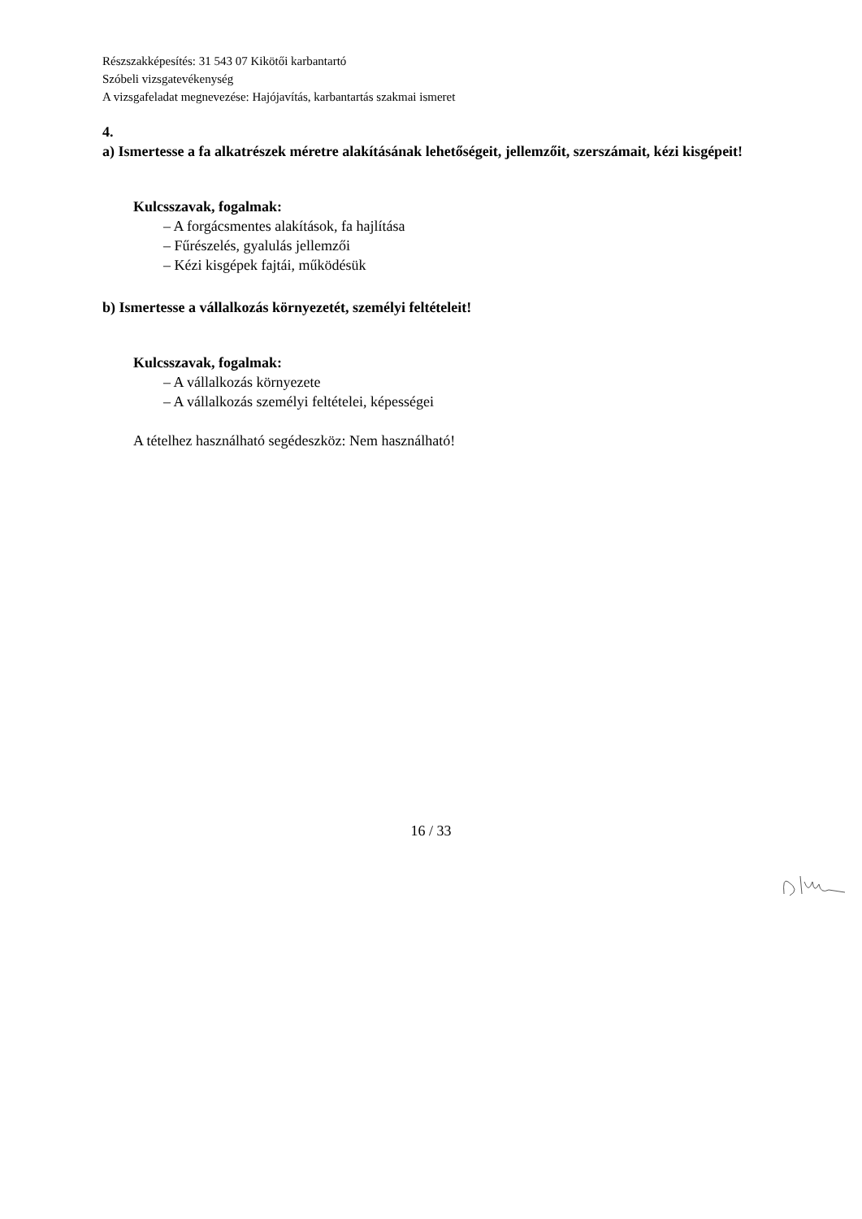Részszakképesítés: 31 543 07 Kikötői karbantartó
Szóbeli vizsgatevékenység
A vizsgafeladat megnevezése: Hajójavítás, karbantartás szakmai ismeret
4.
a) Ismertesse a fa alkatrészek méretre alakításának lehetőségeit, jellemzőit, szerszámait, kézi kisgépeit!
Kulcsszavak, fogalmak:
– A forgácsmentes alakítások, fa hajlítása
– Fűrészelés, gyalulás jellemzői
– Kézi kisgépek fajtái, működésük
b) Ismertesse a vállalkozás környezetét, személyi feltételeit!
Kulcsszavak, fogalmak:
– A vállalkozás környezete
– A vállalkozás személyi feltételei, képességei
A tételhez használható segédeszköz: Nem használható!
16 / 33